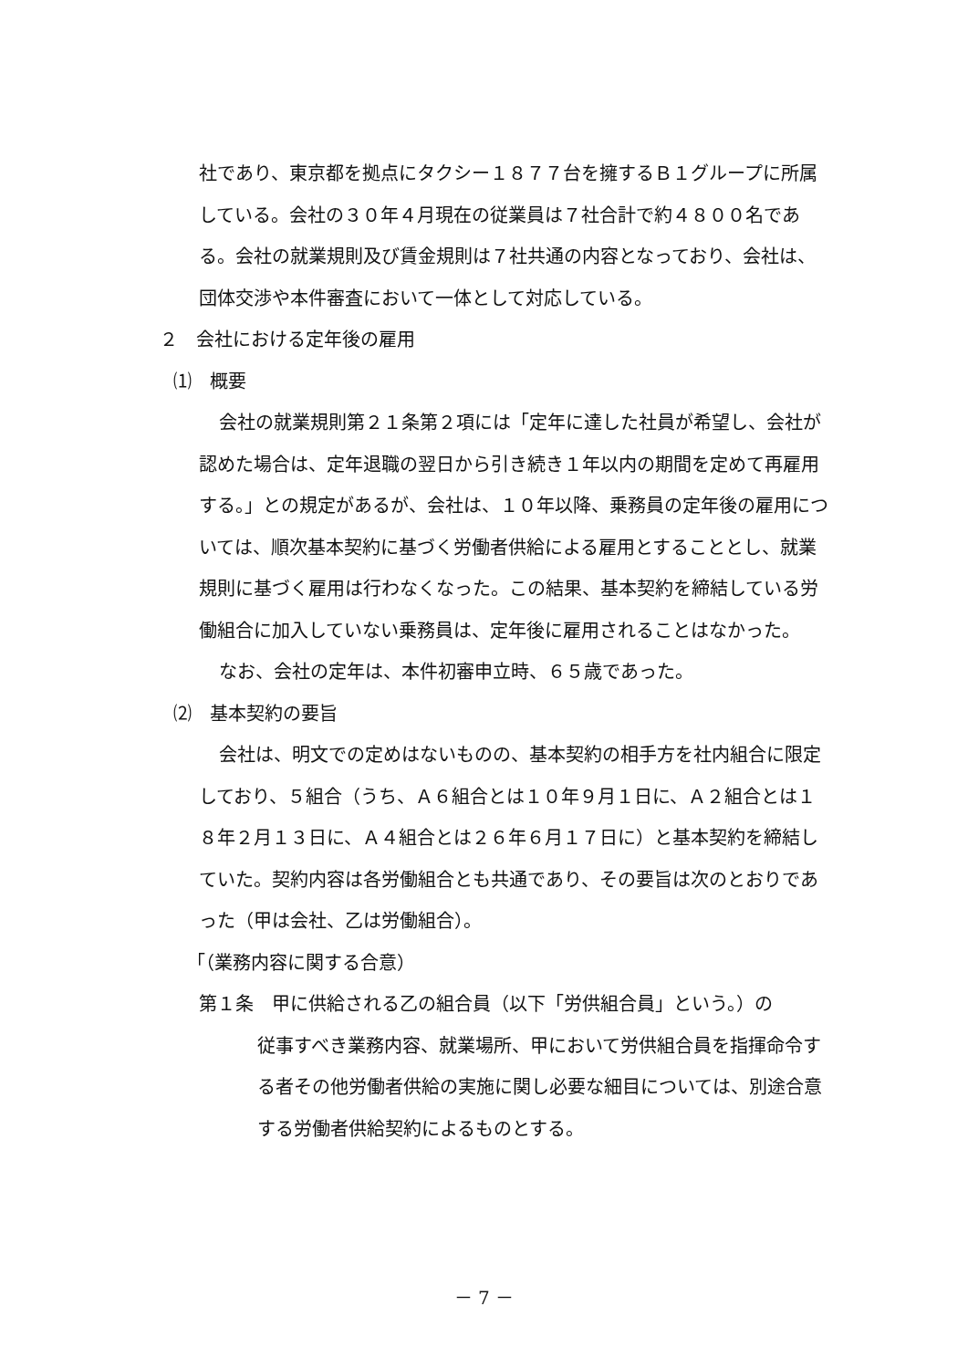社であり、東京都を拠点にタクシー１８７７台を擁するＢ１グループに所属している。会社の３０年４月現在の従業員は７社合計で約４８００名である。会社の就業規則及び賃金規則は７社共通の内容となっており、会社は、団体交渉や本件審査において一体として対応している。
２　会社における定年後の雇用
⑴　概要
会社の就業規則第２１条第２項には「定年に達した社員が希望し、会社が認めた場合は、定年退職の翌日から引き続き１年以内の期間を定めて再雇用する。」との規定があるが、会社は、１０年以降、乗務員の定年後の雇用については、順次基本契約に基づく労働者供給による雇用とすることとし、就業規則に基づく雇用は行わなくなった。この結果、基本契約を締結している労働組合に加入していない乗務員は、定年後に雇用されることはなかった。
なお、会社の定年は、本件初審申立時、６５歳であった。
⑵　基本契約の要旨
会社は、明文での定めはないものの、基本契約の相手方を社内組合に限定しており、５組合（うち、Ａ６組合とは１０年９月１日に、Ａ２組合とは１８年２月１３日に、Ａ４組合とは２６年６月１７日に）と基本契約を締結していた。契約内容は各労働組合とも共通であり、その要旨は次のとおりであった（甲は会社、乙は労働組合）。
「（業務内容に関する合意）
第１条　甲に供給される乙の組合員（以下「労供組合員」という。）の
従事すべき業務内容、就業場所、甲において労供組合員を指揮命令する者その他労働者供給の実施に関し必要な細目については、別途合意する労働者供給契約によるものとする。
－ 7 －